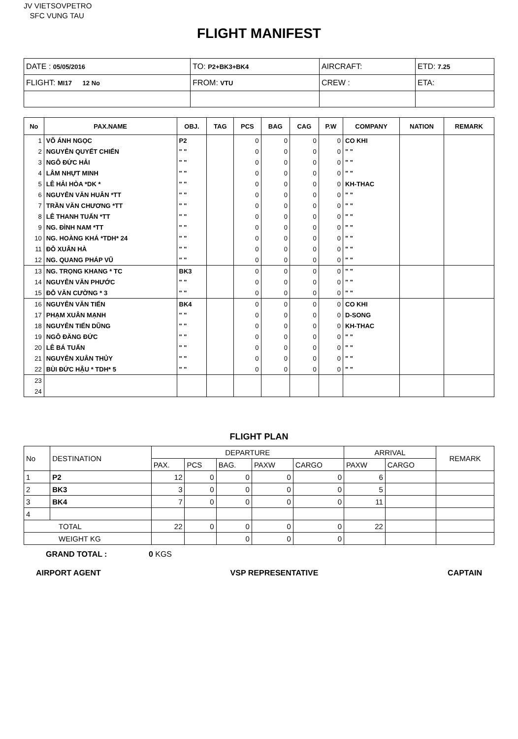JV VIETSOVPETRO
SFC VUNG TAU
FLIGHT MANIFEST
| DATE : 05/05/2016 | TO: P2+BK3+BK4 | AIRCRAFT: | ETD: 7.25 |
| FLIGHT: MI17 12 No | FROM: VTU | CREW : | ETA: |
| No | PAX.NAME | OBJ. | TAG | PCS | BAG | CAG | P.W | COMPANY | NATION | REMARK |
| --- | --- | --- | --- | --- | --- | --- | --- | --- | --- | --- |
| 1 | VÕ ÁNH NGỌC | P2 | | 0 | 0 | 0 | 0 | CO KHI | | |
| 2 | NGUYỄN QUYẾT CHIẾN | " " | | 0 | 0 | 0 | 0 | " " | | |
| 3 | NGÔ ĐỨC HẢI | " " | | 0 | 0 | 0 | 0 | " " | | |
| 4 | LÂM NHỰT MINH | " " | | 0 | 0 | 0 | 0 | " " | | |
| 5 | LÊ HẢI HÒA *DK * | " " | | 0 | 0 | 0 | 0 | KH-THAC | | |
| 6 | NGUYỄN VĂN HUÂN *TT | " " | | 0 | 0 | 0 | 0 | " " | | |
| 7 | TRẦN VĂN CHƯƠNG *TT | " " | | 0 | 0 | 0 | 0 | " " | | |
| 8 | LÊ THANH TUẤN *TT | " " | | 0 | 0 | 0 | 0 | " " | | |
| 9 | NG. ĐÌNH NAM *TT | " " | | 0 | 0 | 0 | 0 | " " | | |
| 10 | NG. HOÀNG KHÁ *TDH* 24 | " " | | 0 | 0 | 0 | 0 | " " | | |
| 11 | ĐỖ XUÂN HÀ | " " | | 0 | 0 | 0 | 0 | " " | | |
| 12 | NG. QUANG PHÁP VŨ | " " | | 0 | 0 | 0 | 0 | " " | | |
| 13 | NG. TRỌNG KHANG * TC | BK3 | | 0 | 0 | 0 | 0 | " " | | |
| 14 | NGUYỄN VĂN PHƯỚC | " " | | 0 | 0 | 0 | 0 | " " | | |
| 15 | ĐỖ VĂN CƯỜNG * 3 | " " | | 0 | 0 | 0 | 0 | " " | | |
| 16 | NGUYỄN VĂN TIẾN | BK4 | | 0 | 0 | 0 | 0 | CO KHI | | |
| 17 | PHẠM XUÂN MẠNH | " " | | 0 | 0 | 0 | 0 | D-SONG | | |
| 18 | NGUYỄN TIẾN DŨNG | " " | | 0 | 0 | 0 | 0 | KH-THAC | | |
| 19 | NGÔ ĐĂNG ĐỨC | " " | | 0 | 0 | 0 | 0 | " " | | |
| 20 | LÊ BÁ TUẤN | " " | | 0 | 0 | 0 | 0 | " " | | |
| 21 | NGUYỄN XUÂN THỦY | " " | | 0 | 0 | 0 | 0 | " " | | |
| 22 | BÙI ĐỨC HẬU * TDH* 5 | " " | | 0 | 0 | 0 | 0 | " " | | |
| 23 | | | | | | | | | | |
| 24 | | | | | | | | | | |
FLIGHT PLAN
| No | DESTINATION | DEPARTURE | | | | | ARRIVAL | | REMARK |
| | | PAX. | PCS | BAG. | PAXW | CARGO | PAXW | CARGO | |
| 1 | P2 | 12 | 0 | 0 | 0 | 0 | 6 | | |
| 2 | BK3 | 3 | 0 | 0 | 0 | 0 | 5 | | |
| 3 | BK4 | 7 | 0 | 0 | 0 | 0 | 11 | | |
| 4 | | | | | | | | | |
| TOTAL | | 22 | 0 | 0 | 0 | 0 | 22 | | |
| WEIGHT KG | | | | 0 | 0 | 0 | | | |
GRAND TOTAL : 0 KGS
AIRPORT AGENT VSP REPRESENTATIVE CAPTAIN